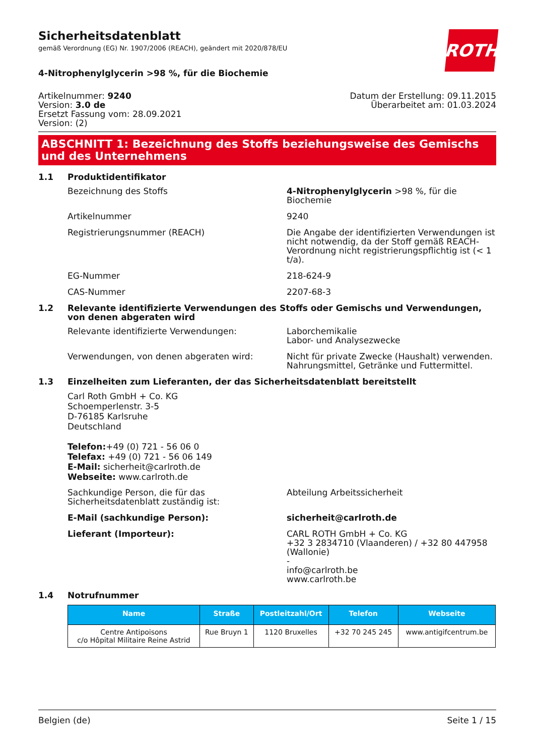ROTH
Sicherheitsdatenblatt
gemäß Verordnung (EG) Nr. 1907/2006 (REACH), geändert mit 2020/878/EU
4-Nitrophenylglycerin >98 %, für die Biochemie
Artikelnummer: 9240
Version: 3.0 de
Ersetzt Fassung vom: 28.09.2021
Version: (2)
Datum der Erstellung: 09.11.2015
Überarbeitet am: 01.03.2024
ABSCHNITT 1: Bezeichnung des Stoffs beziehungsweise des Gemischs und des Unternehmens
1.1 Produktidentifikator
Bezeichnung des Stoffs 4-Nitrophenylglycerin >98 %, für die Biochemie
Artikelnummer 9240
Registrierungsnummer (REACH) Die Angabe der identifizierten Verwendungen ist nicht notwendig, da der Stoff gemäß REACH-Verordnung nicht registrierungspflichtig ist (< 1 t/a).
EG-Nummer 218-624-9
CAS-Nummer 2207-68-3
1.2 Relevante identifizierte Verwendungen des Stoffs oder Gemischs und Verwendungen, von denen abgeraten wird
Relevante identifizierte Verwendungen: Laborchemikalie
Labor- und Analysezwecke
Verwendungen, von denen abgeraten wird: Nicht für private Zwecke (Haushalt) verwenden.
Nahrungsmittel, Getränke und Futtermittel.
1.3 Einzelheiten zum Lieferanten, der das Sicherheitsdatenblatt bereitstellt
Carl Roth GmbH + Co. KG
Schoemperlenstr. 3-5
D-76185 Karlsruhe
Deutschland
Telefon:+49 (0) 721 - 56 06 0
Telefax: +49 (0) 721 - 56 06 149
E-Mail: sicherheit@carlroth.de
Webseite: www.carlroth.de
Sachkundige Person, die für das Sicherheitsdatenblatt zuständig ist:
Abteilung Arbeitssicherheit
E-Mail (sachkundige Person): sicherheit@carlroth.de
Lieferant (Importeur): CARL ROTH GmbH + Co. KG
+32 3 2834710 (Vlaanderen) / +32 80 447958 (Wallonie)
-
info@carlroth.be
www.carlroth.be
1.4 Notrufnummer
| Name | Straße | Postleitzahl/Ort | Telefon | Webseite |
| --- | --- | --- | --- | --- |
| Centre Antipoisons c/o Hôpital Militaire Reine Astrid | Rue Bruyn 1 | 1120 Bruxelles | +32 70 245 245 | www.antigifcentrum.be |
Belgien (de) Seite 1 / 15